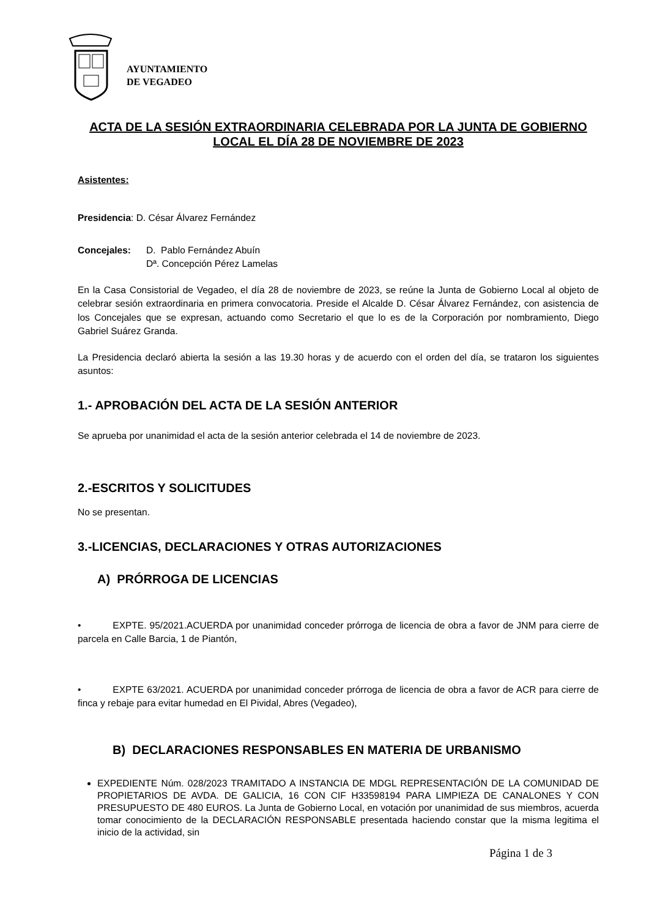AYUNTAMIENTO
DE VEGADEO
ACTA DE LA SESIÓN EXTRAORDINARIA CELEBRADA POR LA JUNTA DE GOBIERNO LOCAL EL DÍA 28 DE NOVIEMBRE DE 2023
Asistentes:
Presidencia: D. César Álvarez Fernández
Concejales: D. Pablo Fernández Abuín
Dª. Concepción Pérez Lamelas
En la Casa Consistorial de Vegadeo, el día 28 de noviembre de 2023, se reúne la Junta de Gobierno Local al objeto de celebrar sesión extraordinaria en primera convocatoria. Preside el Alcalde D. César Álvarez Fernández, con asistencia de los Concejales que se expresan, actuando como Secretario el que lo es de la Corporación por nombramiento, Diego Gabriel Suárez Granda.
La Presidencia declaró abierta la sesión a las 19.30 horas y de acuerdo con el orden del día, se trataron los siguientes asuntos:
1.- APROBACIÓN DEL ACTA DE LA SESIÓN ANTERIOR
Se aprueba por unanimidad el acta de la sesión anterior celebrada el 14 de noviembre de 2023.
2.-ESCRITOS Y SOLICITUDES
No se presentan.
3.-LICENCIAS, DECLARACIONES Y OTRAS AUTORIZACIONES
A) PRÓRROGA DE LICENCIAS
• EXPTE. 95/2021.ACUERDA por unanimidad conceder prórroga de licencia de obra a favor de JNM para cierre de parcela en Calle Barcia, 1 de Piantón,
• EXPTE 63/2021. ACUERDA por unanimidad conceder prórroga de licencia de obra a favor de ACR para cierre de finca y rebaje para evitar humedad en El Pividal, Abres (Vegadeo),
B) DECLARACIONES RESPONSABLES EN MATERIA DE URBANISMO
EXPEDIENTE Núm. 028/2023 TRAMITADO A INSTANCIA DE MDGL REPRESENTACIÓN DE LA COMUNIDAD DE PROPIETARIOS DE AVDA. DE GALICIA, 16 CON CIF H33598194 PARA LIMPIEZA DE CANALONES Y CON PRESUPUESTO DE 480 EUROS. La Junta de Gobierno Local, en votación por unanimidad de sus miembros, acuerda tomar conocimiento de la DECLARACIÓN RESPONSABLE presentada haciendo constar que la misma legitima el inicio de la actividad, sin
Página 1 de 3